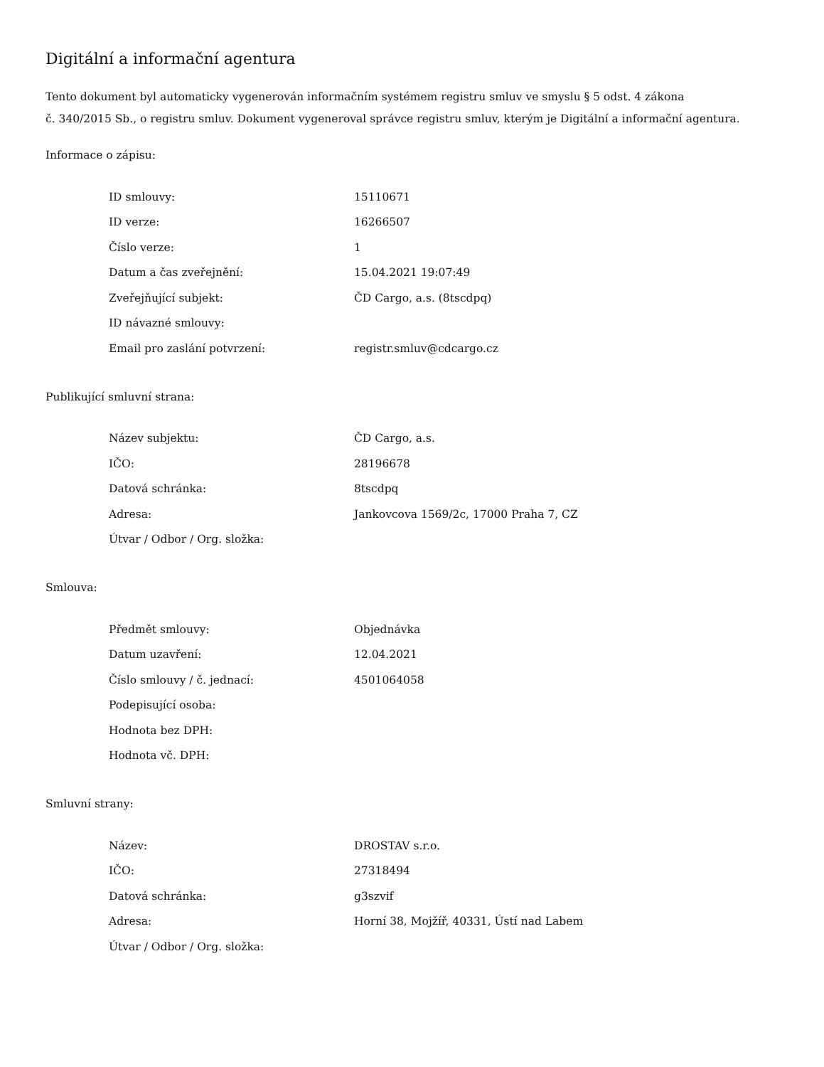Digitální a informační agentura
Tento dokument byl automaticky vygenerován informačním systémem registru smluv ve smyslu § 5 odst. 4 zákona
č. 340/2015 Sb., o registru smluv. Dokument vygeneroval správce registru smluv, kterým je Digitální a informační agentura.
Informace o zápisu:
| ID smlouvy: | 15110671 |
| ID verze: | 16266507 |
| Číslo verze: | 1 |
| Datum a čas zveřejnění: | 15.04.2021 19:07:49 |
| Zveřejňující subjekt: | ČD Cargo, a.s. (8tscdpq) |
| ID návazné smlouvy: | |
| Email pro zaslání potvrzení: | registr.smluv@cdcargo.cz |
Publikující smluvní strana:
| Název subjektu: | ČD Cargo, a.s. |
| IČO: | 28196678 |
| Datová schránka: | 8tscdpq |
| Adresa: | Jankovcova 1569/2c, 17000 Praha 7, CZ |
| Útvar / Odbor / Org. složka: | |
Smlouva:
| Předmět smlouvy: | Objednávka |
| Datum uzavření: | 12.04.2021 |
| Číslo smlouvy / č. jednací: | 4501064058 |
| Podepisující osoba: | |
| Hodnota bez DPH: | |
| Hodnota vč. DPH: | |
Smluvní strany:
| Název: | DROSTAV s.r.o. |
| IČO: | 27318494 |
| Datová schránka: | g3szvif |
| Adresa: | Horní 38, Mojžíř, 40331, Ústí nad Labem |
| Útvar / Odbor / Org. složka: | |